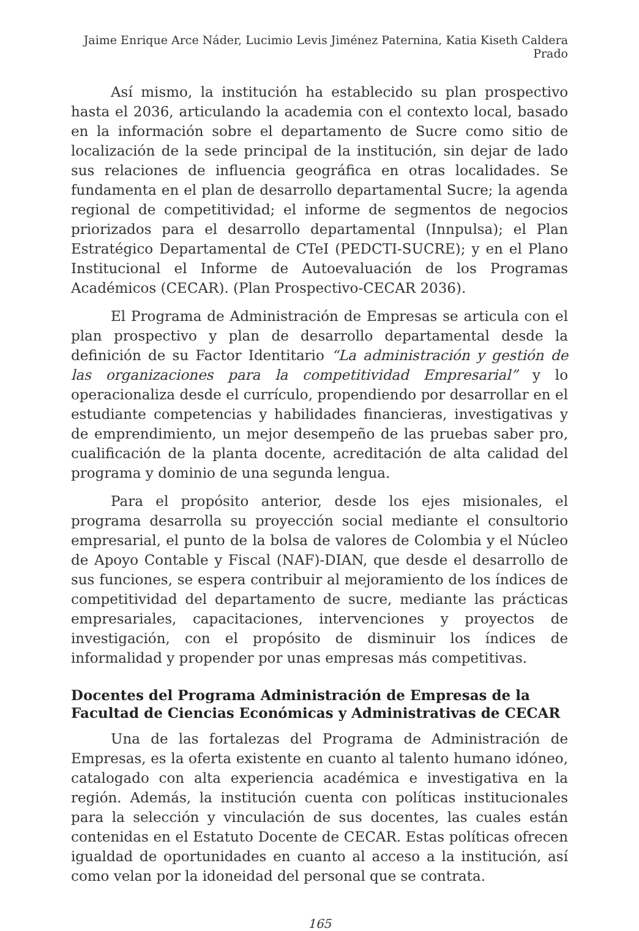Jaime Enrique Arce Náder, Lucimio Levis Jiménez Paternina, Katia Kiseth Caldera Prado
Así mismo, la institución ha establecido su plan prospectivo hasta el 2036, articulando la academia con el contexto local, basado en la información sobre el departamento de Sucre como sitio de localización de la sede principal de la institución, sin dejar de lado sus relaciones de influencia geográfica en otras localidades. Se fundamenta en el plan de desarrollo departamental Sucre; la agenda regional de competitividad; el informe de segmentos de negocios priorizados para el desarrollo departamental (Innpulsa); el Plan Estratégico Departamental de CTeI (PEDCTI-SUCRE); y en el Plano Institucional el Informe de Autoevaluación de los Programas Académicos (CECAR). (Plan Prospectivo-CECAR 2036).
El Programa de Administración de Empresas se articula con el plan prospectivo y plan de desarrollo departamental desde la definición de su Factor Identitario “La administración y gestión de las organizaciones para la competitividad Empresarial” y lo operacionaliza desde el currículo, propendiendo por desarrollar en el estudiante competencias y habilidades financieras, investigativas y de emprendimiento, un mejor desempeño de las pruebas saber pro, cualificación de la planta docente, acreditación de alta calidad del programa y dominio de una segunda lengua.
Para el propósito anterior, desde los ejes misionales, el programa desarrolla su proyección social mediante el consultorio empresarial, el punto de la bolsa de valores de Colombia y el Núcleo de Apoyo Contable y Fiscal (NAF)-DIAN, que desde el desarrollo de sus funciones, se espera contribuir al mejoramiento de los índices de competitividad del departamento de sucre, mediante las prácticas empresariales, capacitaciones, intervenciones y proyectos de investigación, con el propósito de disminuir los índices de informalidad y propender por unas empresas más competitivas.
Docentes del Programa Administración de Empresas de la Facultad de Ciencias Económicas y Administrativas de CECAR
Una de las fortalezas del Programa de Administración de Empresas, es la oferta existente en cuanto al talento humano idóneo, catalogado con alta experiencia académica e investigativa en la región. Además, la institución cuenta con políticas institucionales para la selección y vinculación de sus docentes, las cuales están contenidas en el Estatuto Docente de CECAR. Estas políticas ofrecen igualdad de oportunidades en cuanto al acceso a la institución, así como velan por la idoneidad del personal que se contrata.
165